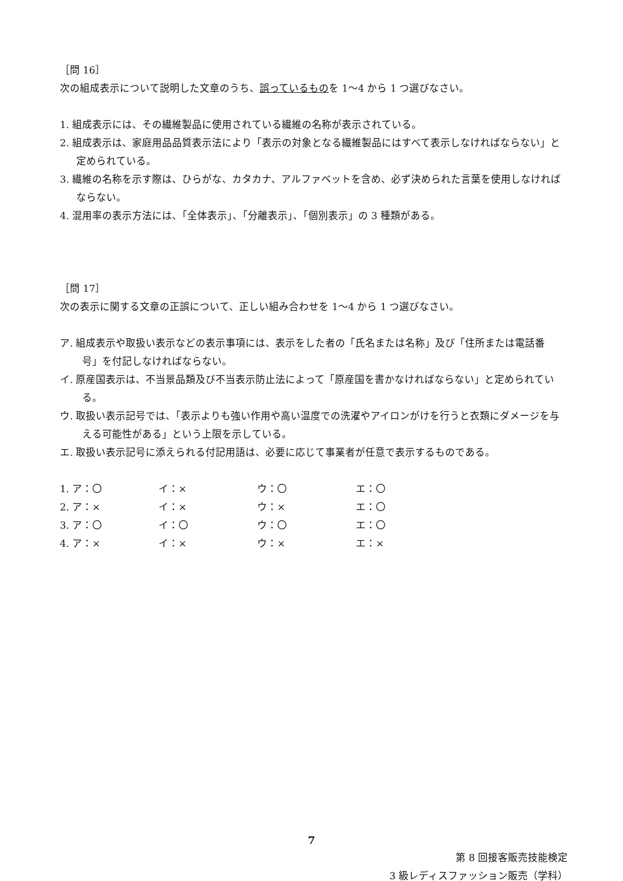［問 16］
次の組成表示について説明した文章のうち、誤っているものを 1〜4 から 1 つ選びなさい。
1. 組成表示には、その繊維製品に使用されている繊維の名称が表示されている。
2. 組成表示は、家庭用品品質表示法により「表示の対象となる繊維製品にはすべて表示しなければならない」と定められている。
3. 繊維の名称を示す際は、ひらがな、カタカナ、アルファベットを含め、必ず決められた言葉を使用しなければならない。
4. 混用率の表示方法には、「全体表示」、「分離表示」、「個別表示」の 3 種類がある。
［問 17］
次の表示に関する文章の正誤について、正しい組み合わせを 1〜4 から 1 つ選びなさい。
ア. 組成表示や取扱い表示などの表示事項には、表示をした者の「氏名または名称」及び「住所または電話番号」を付記しなければならない。
イ. 原産国表示は、不当景品類及び不当表示防止法によって「原産国を書かなければならない」と定められている。
ウ. 取扱い表示記号では、「表示よりも強い作用や高い温度での洗濯やアイロンがけを行うと衣類にダメージを与える可能性がある」という上限を示している。
エ. 取扱い表示記号に添えられる付記用語は、必要に応じて事業者が任意で表示するものである。
| 1. ア：〇 | イ：× | ウ：〇 | エ：〇 |
| 2. ア：× | イ：× | ウ：× | エ：〇 |
| 3. ア：〇 | イ：〇 | ウ：〇 | エ：〇 |
| 4. ア：× | イ：× | ウ：× | エ：× |
7
第 8 回接客販売技能検定
3 級レディスファッション販売（学科）